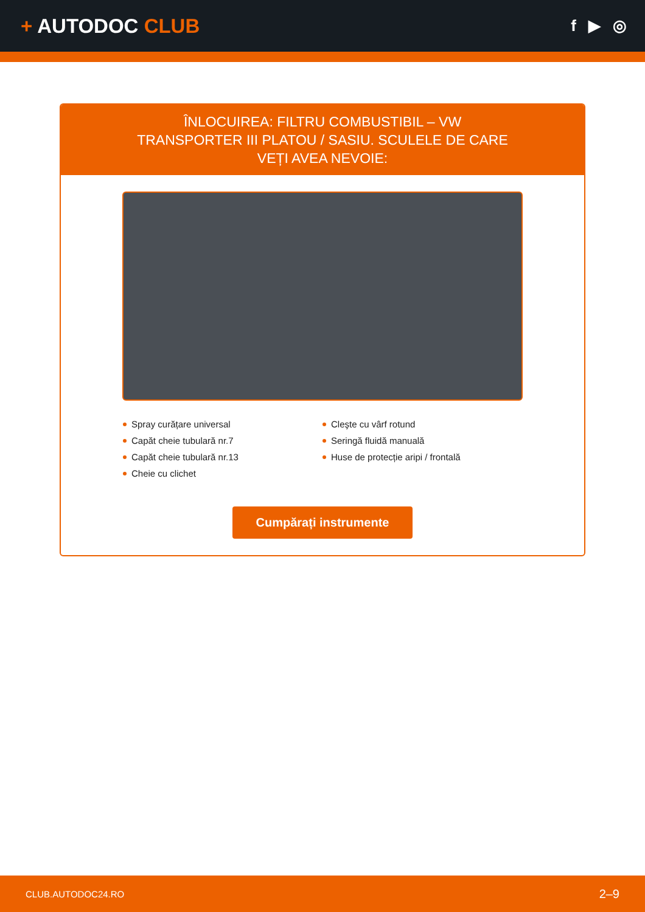+ AUTODOC CLUB
f ▶ ◎
ÎNLOCUIREA: FILTRU COMBUSTIBIL – VW TRANSPORTER III PLATOU / SASIU. SCULELE DE CARE VEȚI AVEA NEVOIE:
Spray curățare universal
Capăt cheie tubulară nr.7
Capăt cheie tubulară nr.13
Cheie cu clichet
Cleşte cu vârf rotund
Seringă fluidă manuală
Huse de protecție aripi / frontală
Cumpărați instrumente
CLUB.AUTODOC24.RO 2–9